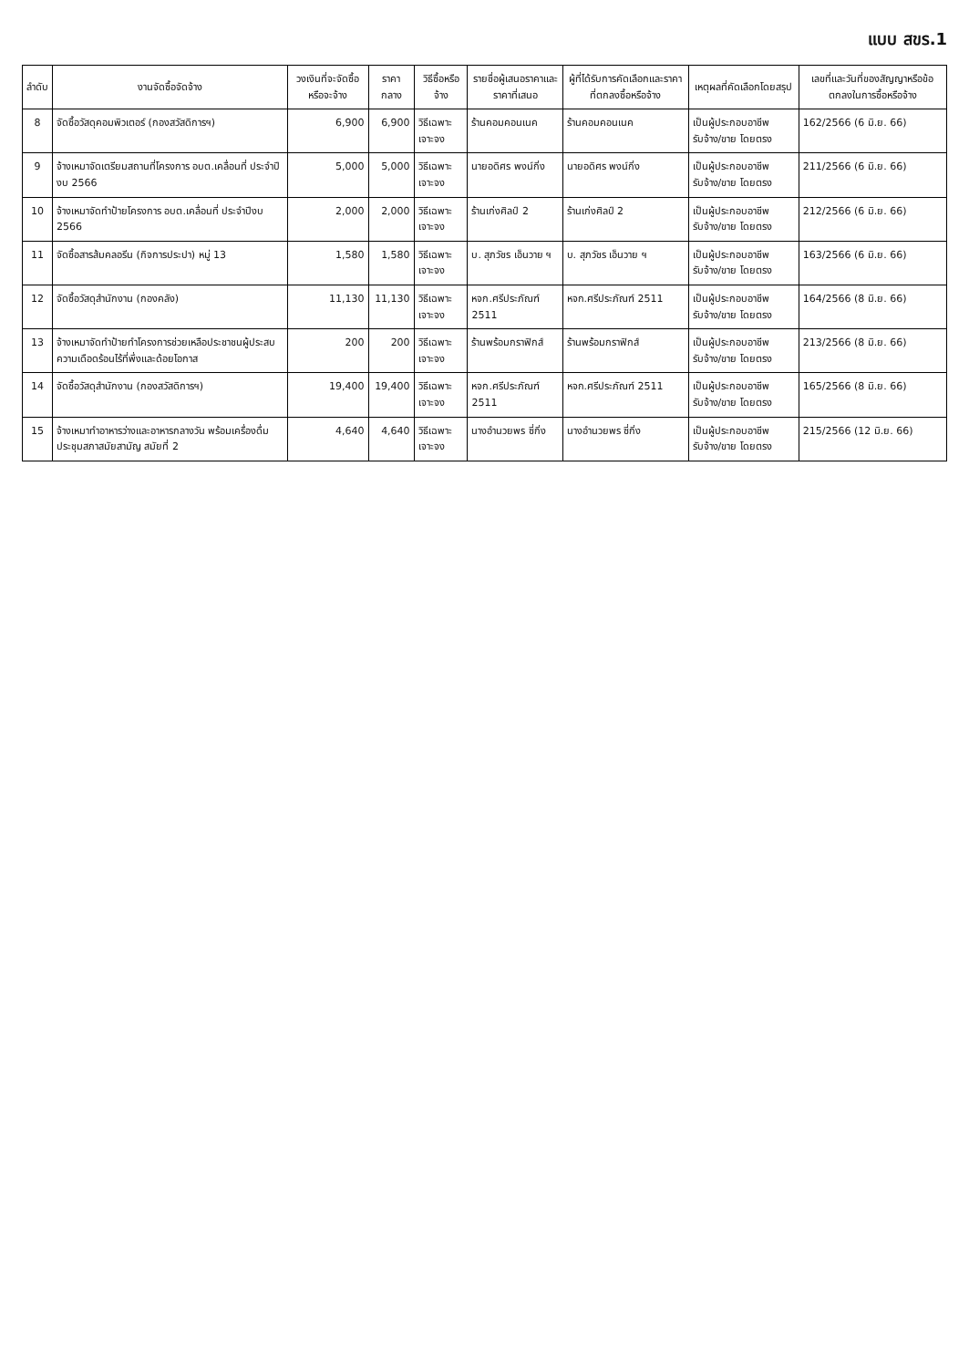แบบ สขร.1
| ลำดับ | งานจัดซื้อจัดจ้าง | วงเงินที่จะจัดซื้อหรือจะจ้าง | ราคากลาง | วิธีซื้อหรือจ้าง | รายชื่อผู้เสนอราคาและราคาที่เสนอ | ผู้ที่ได้รับการคัดเลือกและราคาที่ตกลงซื้อหรือจ้าง | เหตุผลที่คัดเลือกโดยสรุป | เลขที่และวันที่ของสัญญาหรือข้อตกลงในการซื้อหรือจ้าง |
| --- | --- | --- | --- | --- | --- | --- | --- | --- |
| 8 | จัดซื้อวัสดุคอมพิวเตอร์ (กองสวัสดิการฯ) | 6,900 | 6,900 | วิธีเฉพาะเจาะจง | ร้านคอมคอนเนค | ร้านคอมคอนเนค | เป็นผู้ประกอบอาชีพรับจ้าง/ขาย โดยตรง | 162/2566 (6 มิ.ย. 66) |
| 9 | จ้างเหมาจัดเตรียมสถานที่โครงการ อบต.เคลื่อนที่ ประจำปีงบ 2566 | 5,000 | 5,000 | วิธีเฉพาะเจาะจง | นายอดิศร พงน์กิ่ง | นายอดิศร พงน์กิ่ง | เป็นผู้ประกอบอาชีพรับจ้าง/ขาย โดยตรง | 211/2566 (6 มิ.ย. 66) |
| 10 | จ้างเหมาจัดทำป้ายโครงการ อบต.เคลื่อนที่ ประจำปีงบ 2566 | 2,000 | 2,000 | วิธีเฉพาะเจาะจง | ร้านเก่งศิลป์ 2 | ร้านเก่งศิลป์ 2 | เป็นผู้ประกอบอาชีพรับจ้าง/ขาย โดยตรง | 212/2566 (6 มิ.ย. 66) |
| 11 | จัดซื้อสารส้มคลอรีน (กิจการประปา) หมู่ 13 | 1,580 | 1,580 | วิธีเฉพาะเจาะจง | บ. สุภวัชร เอ็นวาย ฯ | บ. สุภวัชร เอ็นวาย ฯ | เป็นผู้ประกอบอาชีพรับจ้าง/ขาย โดยตรง | 163/2566 (6 มิ.ย. 66) |
| 12 | จัดซื้อวัสดุสำนักงาน (กองคลัง) | 11,130 | 11,130 | วิธีเฉพาะเจาะจง | หจก.ศรีประภัณฑ์ 2511 | หจก.ศรีประภัณฑ์ 2511 | เป็นผู้ประกอบอาชีพรับจ้าง/ขาย โดยตรง | 164/2566 (8 มิ.ย. 66) |
| 13 | จ้างเหมาจัดทำป้ายทำโครงการช่วยเหลือประชาชนผู้ประสบความเดือดร้อนไร้ที่พึ่งและด้อยโอกาส | 200 | 200 | วิธีเฉพาะเจาะจง | ร้านพร้อมกราฟิกส์ | ร้านพร้อมกราฟิกส์ | เป็นผู้ประกอบอาชีพรับจ้าง/ขาย โดยตรง | 213/2566 (8 มิ.ย. 66) |
| 14 | จัดซื้อวัสดุสำนักงาน (กองสวัสดิการฯ) | 19,400 | 19,400 | วิธีเฉพาะเจาะจง | หจก.ศรีประภัณฑ์ 2511 | หจก.ศรีประภัณฑ์ 2511 | เป็นผู้ประกอบอาชีพรับจ้าง/ขาย โดยตรง | 165/2566 (8 มิ.ย. 66) |
| 15 | จ้างเหมาทำอาหารว่างและอาหารกลางวัน พร้อมเครื่องดื่มประชุมสภาสมัยสามัญ สมัยที่ 2 | 4,640 | 4,640 | วิธีเฉพาะเจาะจง | นางอำนวยพร ซี่กิ่ง | นางอำนวยพร ซี่กิ่ง | เป็นผู้ประกอบอาชีพรับจ้าง/ขาย โดยตรง | 215/2566 (12 มิ.ย. 66) |